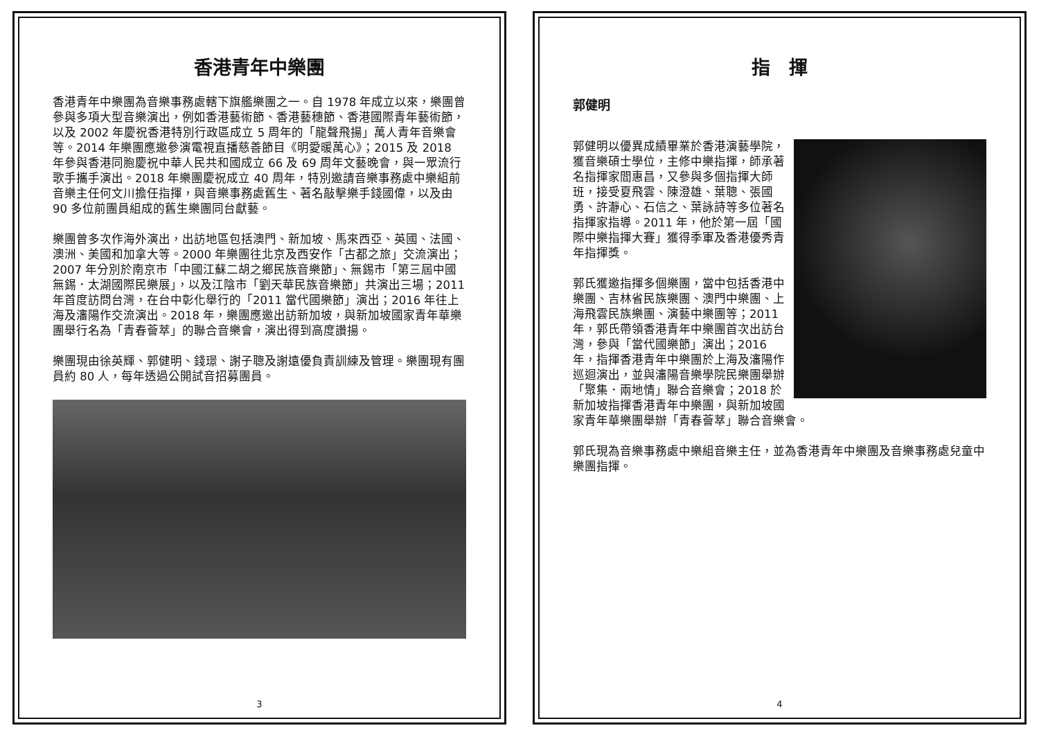香港青年中樂團
香港青年中樂團為音樂事務處轄下旗艦樂團之一。自 1978 年成立以來，樂團曾參與多項大型音樂演出，例如香港藝術節、香港藝穗節、香港國際青年藝術節，以及 2002 年慶祝香港特別行政區成立 5 周年的「龍聲飛揚」萬人青年音樂會等。2014 年樂團應邀參演電視直播慈善節目《明愛暖萬心》；2015 及 2018 年參與香港同胞慶祝中華人民共和國成立 66 及 69 周年文藝晚會，與一眾流行歌手攜手演出。2018 年樂團慶祝成立 40 周年，特別邀請音樂事務處中樂組前音樂主任何文川擔任指揮，與音樂事務處舊生、著名敲擊樂手錢國偉，以及由 90 多位前團員組成的舊生樂團同台獻藝。
樂團曾多次作海外演出，出訪地區包括澳門、新加坡、馬來西亞、英國、法國、澳洲、美國和加拿大等。2000 年樂團往北京及西安作「古都之旅」交流演出；2007 年分別於南京市「中國江蘇二胡之鄉民族音樂節」、無錫市「第三屆中國無錫．太湖國際民樂展」，以及江陰市「劉天華民族音樂節」共演出三場；2011 年首度訪問台灣，在台中彰化舉行的「2011 當代國樂節」演出；2016 年往上海及瀋陽作交流演出。2018 年，樂團應邀出訪新加坡，與新加坡國家青年華樂團舉行名為「青春薈萃」的聯合音樂會，演出得到高度讚揚。
樂團現由徐英輝、郭健明、錢璟、謝子聰及謝遠優負責訓練及管理。樂團現有團員約 80 人，每年透過公開試音招募團員。
3
指　揮
郭健明
郭健明以優異成績畢業於香港演藝學院，獲音樂碩士學位，主修中樂指揮，師承著名指揮家閻惠昌，又參與多個指揮大師班，接受夏飛雲、陳澄雄、葉聰、張國勇、許瀞心、石信之、葉詠詩等多位著名指揮家指導。2011 年，他於第一屆「國際中樂指揮大賽」獲得季軍及香港優秀青年指揮獎。
郭氏獲邀指揮多個樂團，當中包括香港中樂團、吉林省民族樂團、澳門中樂團、上海飛雲民族樂團、演藝中樂團等；2011 年，郭氏帶領香港青年中樂團首次出訪台灣，參與「當代國樂節」演出；2016 年，指揮香港青年中樂團於上海及瀋陽作巡迴演出，並與瀋陽音樂學院民樂團舉辦「聚集．兩地情」聯合音樂會；2018 於新加坡指揮香港青年中樂團，與新加坡國家青年華樂團舉辦「青春薈萃」聯合音樂會。
郭氏現為音樂事務處中樂組音樂主任，並為香港青年中樂團及音樂事務處兒童中樂團指揮。
4